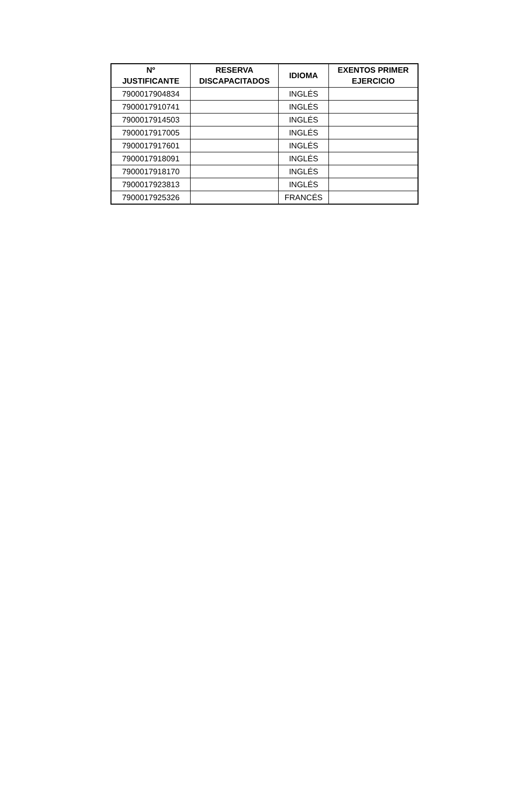| Nº JUSTIFICANTE | RESERVA DISCAPACITADOS | IDIOMA | EXENTOS PRIMER EJERCICIO |
| --- | --- | --- | --- |
| 7900017904834 | | INGLÉS | |
| 7900017910741 | | INGLÉS | |
| 7900017914503 | | INGLÉS | |
| 7900017917005 | | INGLÉS | |
| 7900017917601 | | INGLÉS | |
| 7900017918091 | | INGLÉS | |
| 7900017918170 | | INGLÉS | |
| 7900017923813 | | INGLÉS | |
| 7900017925326 | | FRANCÉS | |